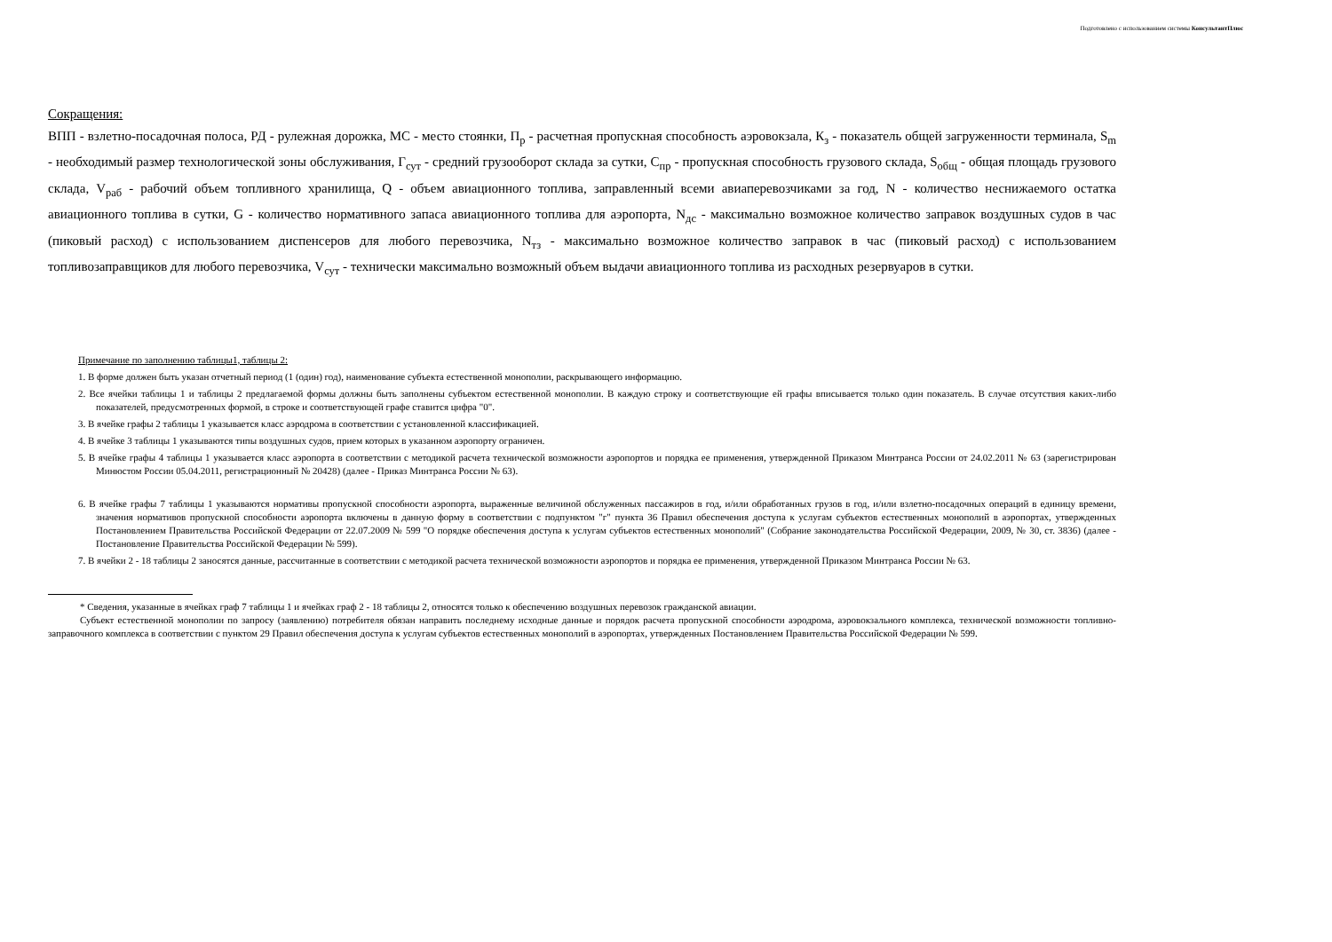Подготовлено с использованием системы КонсультантПлюс
Сокращения:
ВПП - взлетно-посадочная полоса, РД - рулежная дорожка, МС - место стоянки, П<sub>р</sub> - расчетная пропускная способность аэровокзала, К<sub>з</sub> - показатель общей загруженности терминала, S<sub>m</sub> - необходимый размер технологической зоны обслуживания, Г<sub>сут</sub> - средний грузооборот склада за сутки, С<sub>пр</sub> - пропускная способность грузового склада, S<sub>общ</sub> - общая площадь грузового склада, V<sub>раб</sub> - рабочий объем топливного хранилища, Q - объем авиационного топлива, заправленный всеми авиаперевозчиками за год, N - количество неснижаемого остатка авиационного топлива в сутки, G - количество нормативного запаса авиационного топлива для аэропорта, N<sub>дс</sub> - максимально возможное количество заправок воздушных судов в час (пиковый расход) с использованием диспенсеров для любого перевозчика, N<sub>тз</sub> - максимально возможное количество заправок в час (пиковый расход) с использованием топливозаправщиков для любого перевозчика, V<sub>сут</sub> - технически максимально возможный объем выдачи авиационного топлива из расходных резервуаров в сутки.
Примечание по заполнению таблицы1, таблицы 2:
1. В форме должен быть указан отчетный период (1 (один) год), наименование субъекта естественной монополии, раскрывающего информацию.
2. Все ячейки таблицы 1 и таблицы 2 предлагаемой формы должны быть заполнены субъектом естественной монополии. В каждую строку и соответствующие ей графы вписывается только один показатель. В случае отсутствия каких-либо показателей, предусмотренных формой, в строке и соответствующей графе ставится цифра "0".
3. В ячейке графы 2 таблицы 1 указывается класс аэродрома в соответствии с установленной классификацией.
4. В ячейке 3 таблицы 1 указываются типы воздушных судов, прием которых в указанном аэропорту ограничен.
5. В ячейке графы 4 таблицы 1 указывается класс аэропорта в соответствии с методикой расчета технической возможности аэропортов и порядка ее применения, утвержденной Приказом Минтранса России от 24.02.2011 № 63 (зарегистрирован Минюстом России 05.04.2011, регистрационный № 20428) (далее - Приказ Минтранса России № 63).
6. В ячейке графы 7 таблицы 1 указываются нормативы пропускной способности аэропорта, выраженные величиной обслуженных пассажиров в год, и/или обработанных грузов в год, и/или взлетно-посадочных операций в единицу времени, значения нормативов пропускной способности аэропорта включены в данную форму в соответствии с подпунктом "г" пункта 36 Правил обеспечения доступа к услугам субъектов естественных монополий в аэропортах, утвержденных Постановлением Правительства Российской Федерации от 22.07.2009 № 599 "О порядке обеспечения доступа к услугам субъектов естественных монополий" (Собрание законодательства Российской Федерации, 2009, № 30, ст. 3836) (далее - Постановление Правительства Российской Федерации № 599).
7. В ячейки 2 - 18 таблицы 2 заносятся данные, рассчитанные в соответствии с методикой расчета технической возможности аэропортов и порядка ее применения, утвержденной Приказом Минтранса России № 63.
* Сведения, указанные в ячейках граф 7 таблицы 1 и ячейках граф 2 - 18 таблицы 2, относятся только к обеспечению воздушных перевозок гражданской авиации.
Субъект естественной монополии по запросу (заявлению) потребителя обязан направить последнему исходные данные и порядок расчета пропускной способности аэродрома, аэровокзального комплекса, технической возможности топливно-заправочного комплекса в соответствии с пунктом 29 Правил обеспечения доступа к услугам субъектов естественных монополий в аэропортах, утвержденных Постановлением Правительства Российской Федерации № 599.